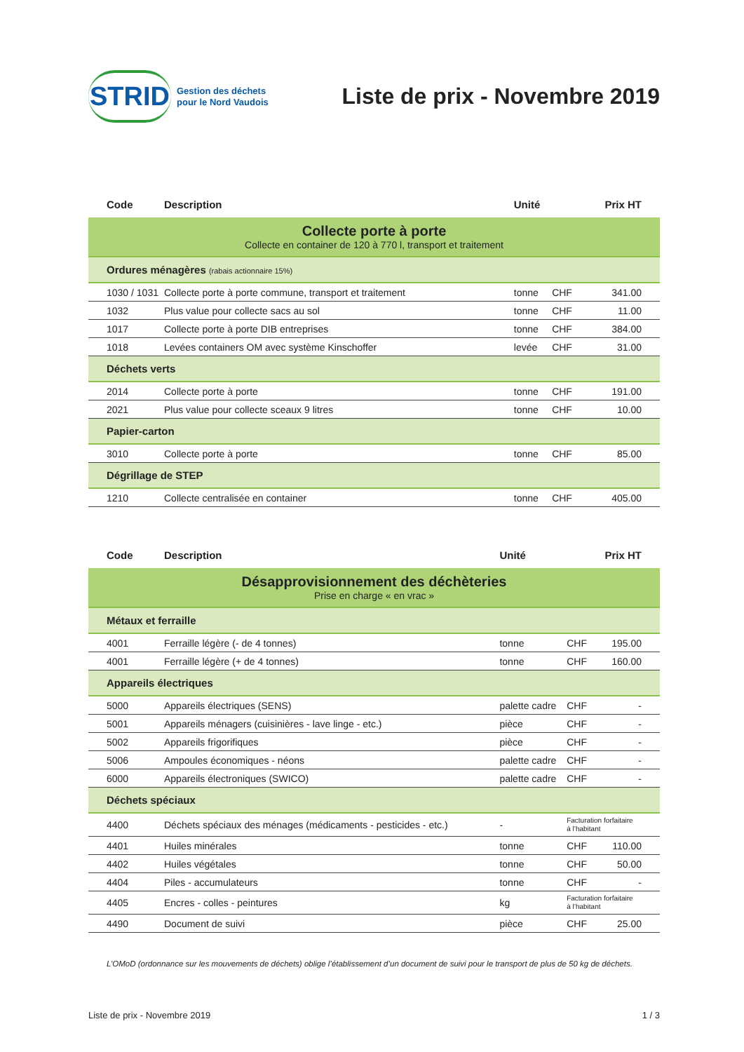STRID Gestion des déchets
pour le Nord Vaudois
Liste de prix - Novembre 2019
| Code | Description | Unité | | Prix HT |
| --- | --- | --- | --- | --- |
| Collecte porte à porte Collecte en container de 120 à 770 l, transport et traitement | | | | |
| Ordures ménagères (rabais actionnaire 15%) | | | | |
| 1030 / 1031 | Collecte porte à porte commune, transport et traitement | tonne | CHF | 341.00 |
| 1032 | Plus value pour collecte sacs au sol | tonne | CHF | 11.00 |
| 1017 | Collecte porte à porte DIB entreprises | tonne | CHF | 384.00 |
| 1018 | Levées containers OM avec système Kinschoffer | levée | CHF | 31.00 |
| Déchets verts | | | | |
| 2014 | Collecte porte à porte | tonne | CHF | 191.00 |
| 2021 | Plus value pour collecte sceaux 9 litres | tonne | CHF | 10.00 |
| Papier-carton | | | | |
| 3010 | Collecte porte à porte | tonne | CHF | 85.00 |
| Dégrillage de STEP | | | | |
| 1210 | Collecte centralisée en container | tonne | CHF | 405.00 |
| Code | Description | Unité | | Prix HT |
| --- | --- | --- | --- | --- |
| Désapprovisionnement des déchèteries Prise en charge « en vrac » | | | | |
| Métaux et ferraille | | | | |
| 4001 | Ferraille légère (- de 4 tonnes) | tonne | CHF | 195.00 |
| 4001 | Ferraille légère (+ de 4 tonnes) | tonne | CHF | 160.00 |
| Appareils électriques | | | | |
| 5000 | Appareils électriques (SENS) | palette cadre | CHF | - |
| 5001 | Appareils ménagers (cuisinières - lave linge - etc.) | pièce | CHF | - |
| 5002 | Appareils frigorifiques | pièce | CHF | - |
| 5006 | Ampoules économiques - néons | palette cadre | CHF | - |
| 6000 | Appareils électroniques (SWICO) | palette cadre | CHF | - |
| Déchets spéciaux | | | | |
| 4400 | Déchets spéciaux des ménages (médicaments - pesticides - etc.) | - | Facturation forfaitaire à l’habitant | |
| 4401 | Huiles minérales | tonne | CHF | 110.00 |
| 4402 | Huiles végétales | tonne | CHF | 50.00 |
| 4404 | Piles - accumulateurs | tonne | CHF | - |
| 4405 | Encres - colles - peintures | kg | Facturation forfaitaire à l’habitant | |
| 4490 | Document de suivi | pièce | CHF | 25.00 |
L’OMoD (ordonnance sur les mouvements de déchets) oblige l’établissement d’un document de suivi pour le transport de plus de 50 kg de déchets.
Liste de prix - Novembre 2019 1 / 3